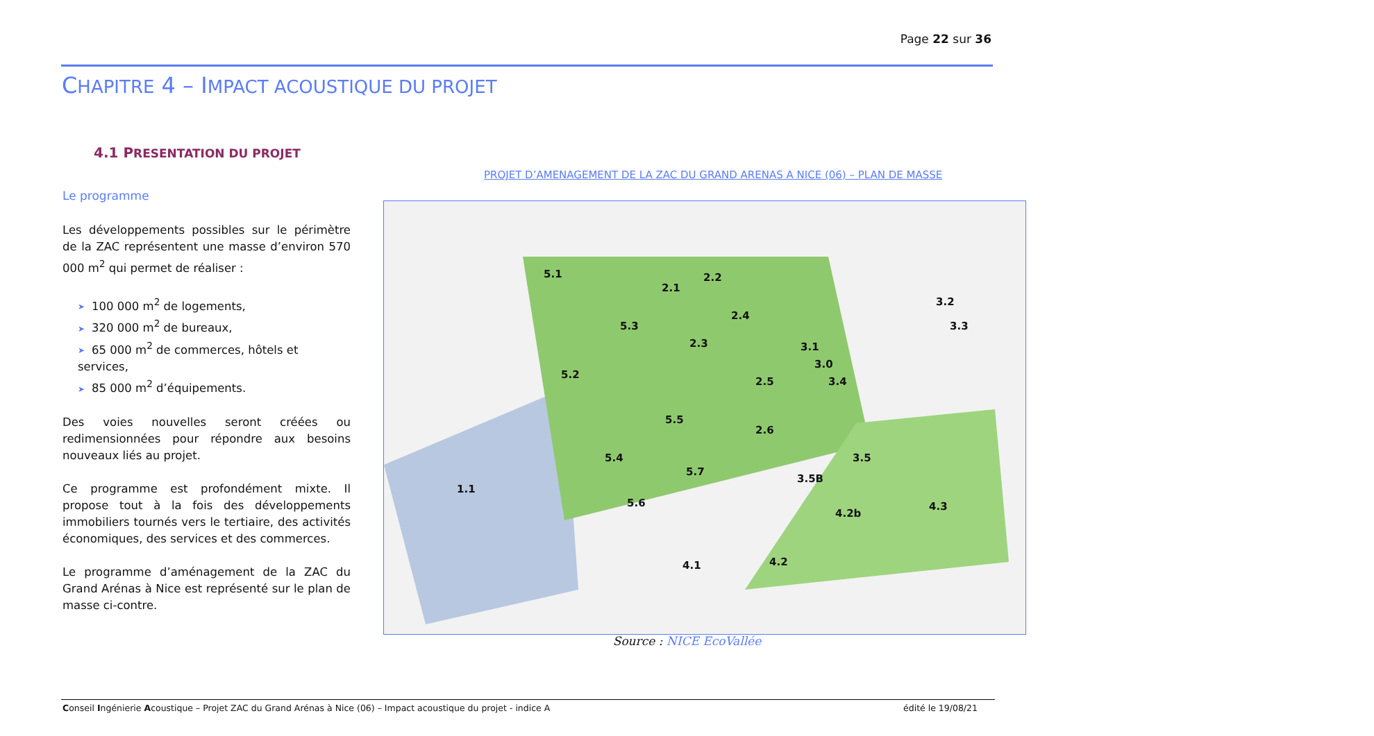Page 22 sur 36
CHAPITRE 4 – IMPACT ACOUSTIQUE DU PROJET
4.1 PRESENTATION DU PROJET
Le programme
Les développements possibles sur le périmètre de la ZAC représentent une masse d’environ 570 000 m<sup>2</sup> qui permet de réaliser :
➤ 100 000 m<sup>2</sup> de logements,
➤ 320 000 m<sup>2</sup> de bureaux,
➤ 65 000 m<sup>2</sup> de commerces, hôtels et services,
➤ 85 000 m<sup>2</sup> d’équipements.
Des voies nouvelles seront créées ou redimensionnées pour répondre aux besoins nouveaux liés au projet.
Ce programme est profondément mixte. Il propose tout à la fois des développements immobiliers tournés vers le tertiaire, des activités économiques, des services et des commerces.
Le programme d’aménagement de la ZAC du Grand Arénas à Nice est représenté sur le plan de masse ci-contre.
PROJET D’AMENAGEMENT DE LA ZAC DU GRAND ARENAS A NICE (06) – PLAN DE MASSE
5.1
2.1
2.2
5.3
2.4
2.3
3.1
3.0
5.2
2.5
3.4
5.5
2.6
5.4
5.7
3.5
3.5B
1.1
5.6
4.2b
4.3
4.1
4.2
3.2
3.3
Source : NICE EcoVallée
Conseil Ingénierie Acoustique – Projet ZAC du Grand Arénas à Nice (06) – Impact acoustique du projet - indice A édité le 19/08/21